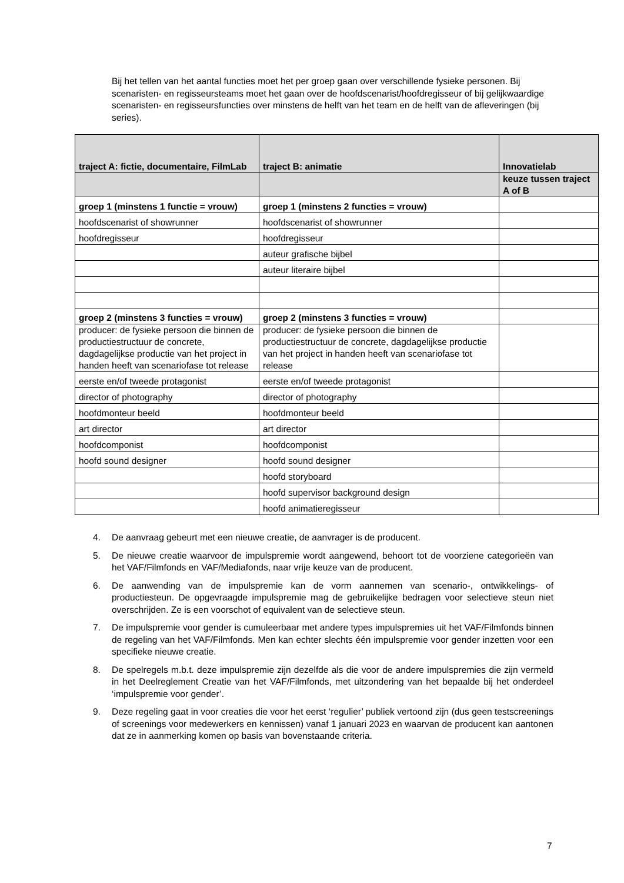Bij het tellen van het aantal functies moet het per groep gaan over verschillende fysieke personen. Bij scenaristen- en regisseursteams moet het gaan over de hoofdscenarist/hoofdregisseur of bij gelijkwaardige scenaristen- en regisseursfuncties over minstens de helft van het team en de helft van de afleveringen (bij series).
| traject A: fictie, documentaire, FilmLab | traject B: animatie | Innovatielab |
| | | keuze tussen traject A of B |
| groep 1 (minstens 1 functie = vrouw) | groep 1 (minstens 2 functies = vrouw) | |
| hoofdscenarist of showrunner | hoofdscenarist of showrunner | |
| hoofdregisseur | hoofdregisseur | |
| | auteur grafische bijbel | |
| | auteur literaire bijbel | |
| groep 2 (minstens 3 functies = vrouw) | groep 2 (minstens 3 functies = vrouw) | |
| producer: de fysieke persoon die binnen de productiestructuur de concrete, dagdagelijkse productie van het project in handen heeft van scenariofase tot release | producer: de fysieke persoon die binnen de productiestructuur de concrete, dagdagelijkse productie van het project in handen heeft van scenariofase tot release | |
| eerste en/of tweede protagonist | eerste en/of tweede protagonist | |
| director of photography | director of photography | |
| hoofdmonteur beeld | hoofdmonteur beeld | |
| art director | art director | |
| hoofdcomponist | hoofdcomponist | |
| hoofd sound designer | hoofd sound designer | |
| | hoofd storyboard | |
| | hoofd supervisor background design | |
| | hoofd animatieregisseur | |
4. De aanvraag gebeurt met een nieuwe creatie, de aanvrager is de producent.
5. De nieuwe creatie waarvoor de impulspremie wordt aangewend, behoort tot de voorziene categorieën van het VAF/Filmfonds en VAF/Mediafonds, naar vrije keuze van de producent.
6. De aanwending van de impulspremie kan de vorm aannemen van scenario-, ontwikkelings- of productiesteun. De opgevraagde impulspremie mag de gebruikelijke bedragen voor selectieve steun niet overschrijden. Ze is een voorschot of equivalent van de selectieve steun.
7. De impulspremie voor gender is cumuleerbaar met andere types impulspremies uit het VAF/Filmfonds binnen de regeling van het VAF/Filmfonds. Men kan echter slechts één impulspremie voor gender inzetten voor een specifieke nieuwe creatie.
8. De spelregels m.b.t. deze impulspremie zijn dezelfde als die voor de andere impulspremies die zijn vermeld in het Deelreglement Creatie van het VAF/Filmfonds, met uitzondering van het bepaalde bij het onderdeel ‘impulspremie voor gender’.
9. Deze regeling gaat in voor creaties die voor het eerst ‘regulier’ publiek vertoond zijn (dus geen testscreenings of screenings voor medewerkers en kennissen) vanaf 1 januari 2023 en waarvan de producent kan aantonen dat ze in aanmerking komen op basis van bovenstaande criteria.
7